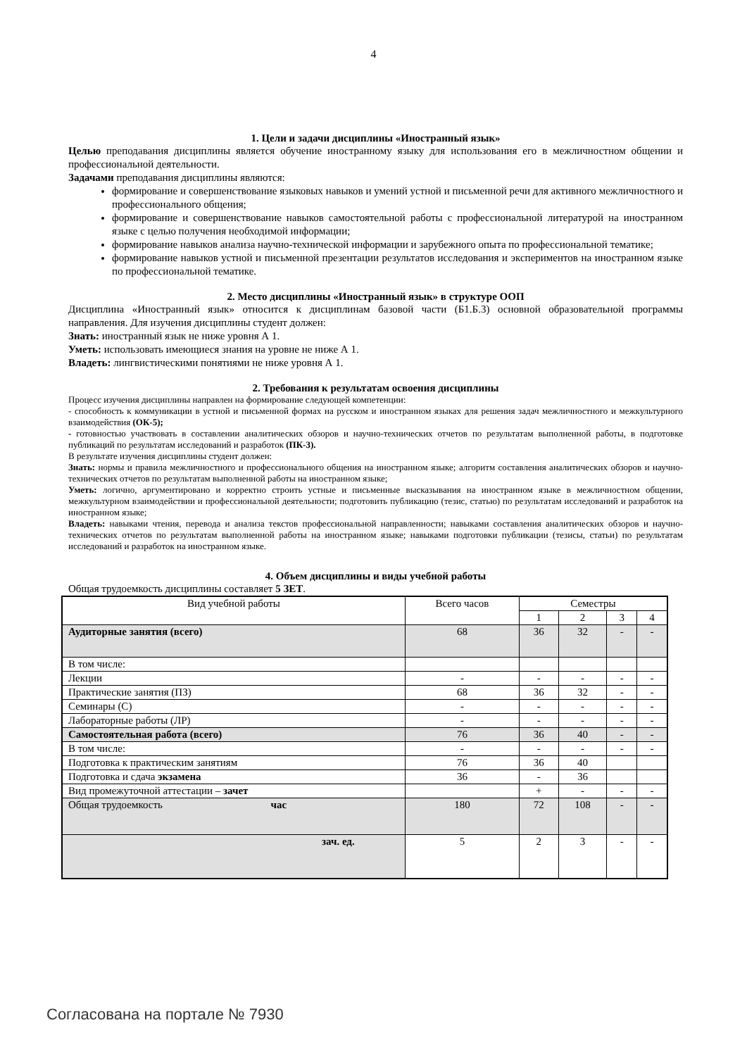4
1. Цели и задачи дисциплины «Иностранный язык»
Целью преподавания дисциплины является обучение иностранному языку для использования его в межличностном общении и профессиональной деятельности.
Задачами преподавания дисциплины являются:
формирование и совершенствование языковых навыков и умений устной и письменной речи для активного межличностного и профессионального общения;
формирование и совершенствование навыков самостоятельной работы с профессиональной литературой на иностранном языке с целью получения необходимой информации;
формирование навыков анализа научно-технической информации и зарубежного опыта по профессиональной тематике;
формирование навыков устной и письменной презентации результатов исследования и экспериментов на иностранном языке по профессиональной тематике.
2. Место дисциплины «Иностранный язык» в структуре ООП
Дисциплина «Иностранный язык» относится к дисциплинам базовой части (Б1.Б.3) основной образовательной программы направления. Для изучения дисциплины студент должен:
Знать: иностранный язык не ниже уровня А 1.
Уметь: использовать имеющиеся знания на уровне не ниже А 1.
Владеть: лингвистическими понятиями не ниже уровня А 1.
2. Требования к результатам освоения дисциплины
Процесс изучения дисциплины направлен на формирование следующей компетенции:
- способность к коммуникации в устной и письменной формах на русском и иностранном языках для решения задач межличностного и межкультурного взаимодействия (ОК-5);
- готовностью участвовать в составлении аналитических обзоров и научно-технических отчетов по результатам выполненной работы, в подготовке публикаций по результатам исследований и разработок (ПК-3).
В результате изучения дисциплины студент должен:
Знать: нормы и правила межличностного и профессионального общения на иностранном языке; алгоритм составления аналитических обзоров и научно-технических отчетов по результатам выполненной работы на иностранном языке;
Уметь: логично, аргументировано и корректно строить устные и письменные высказывания на иностранном языке в межличностном общении, межкультурном взаимодействии и профессиональной деятельности; подготовить публикацию (тезис, статью) по результатам исследований и разработок на иностранном языке;
Владеть: навыками чтения, перевода и анализа текстов профессиональной направленности; навыками составления аналитических обзоров и научно-технических отчетов по результатам выполненной работы на иностранном языке; навыками подготовки публикации (тезисы, статьи) по результатам исследований и разработок на иностранном языке.
4. Объем дисциплины и виды учебной работы
Общая трудоемкость дисциплины составляет 5 ЗЕТ.
| Вид учебной работы | Всего часов | Семестры | | | |
| --- | --- | --- | --- | --- | --- |
| | | 1 | 2 | 3 | 4 |
| Аудиторные занятия (всего) | 68 | 36 | 32 | - | - |
| В том числе: | | | | | |
| Лекции | - | - | - | - | - |
| Практические занятия (ПЗ) | 68 | 36 | 32 | - | - |
| Семинары (С) | - | - | - | - | - |
| Лабораторные работы (ЛР) | - | - | - | - | - |
| Самостоятельная работа (всего) | 76 | 36 | 40 | - | - |
| В том числе: | - | - | - | - | - |
| Подготовка к практическим занятиям | 76 | 36 | 40 | | |
| Подготовка и сдача экзамена | 36 | - | 36 | | |
| Вид промежуточной аттестации – зачет | | + | - | - | - |
| Общая трудоемкость час | 180 | 72 | 108 | - | - |
| зач. ед. | 5 | 2 | 3 | - | - |
Согласована на портале № 7930